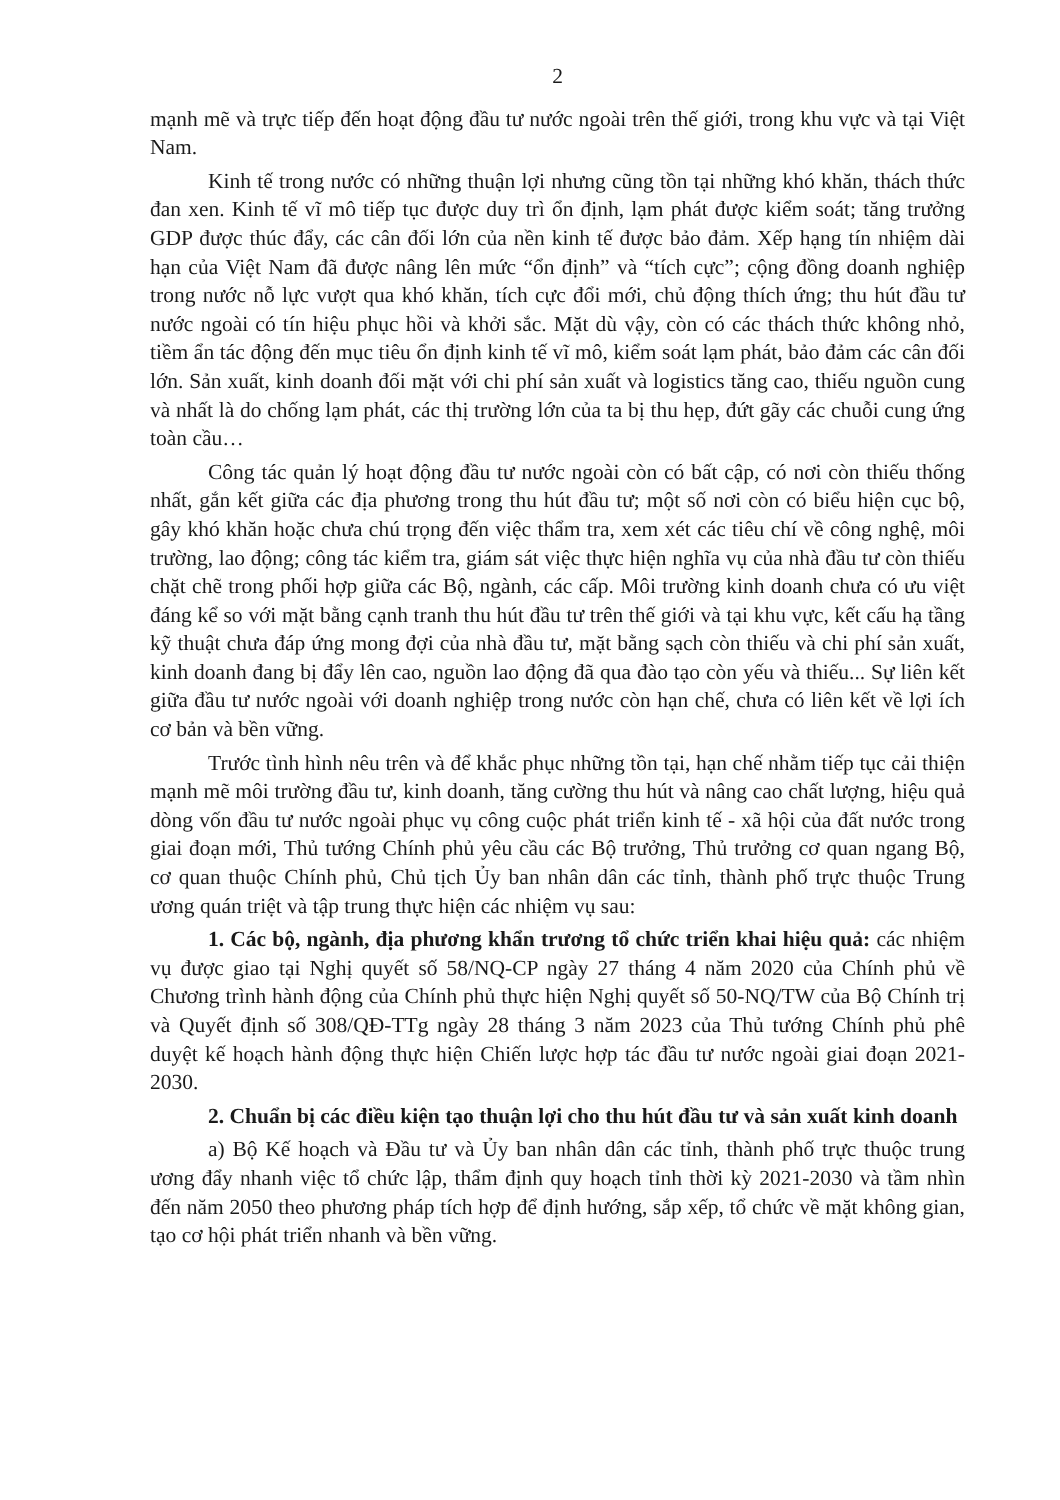2
mạnh mẽ và trực tiếp đến hoạt động đầu tư nước ngoài trên thế giới, trong khu vực và tại Việt Nam.
Kinh tế trong nước có những thuận lợi nhưng cũng tồn tại những khó khăn, thách thức đan xen. Kinh tế vĩ mô tiếp tục được duy trì ổn định, lạm phát được kiểm soát; tăng trưởng GDP được thúc đẩy, các cân đối lớn của nền kinh tế được bảo đảm. Xếp hạng tín nhiệm dài hạn của Việt Nam đã được nâng lên mức “ổn định” và “tích cực”; cộng đồng doanh nghiệp trong nước nỗ lực vượt qua khó khăn, tích cực đổi mới, chủ động thích ứng; thu hút đầu tư nước ngoài có tín hiệu phục hồi và khởi sắc. Mặt dù vậy, còn có các thách thức không nhỏ, tiềm ẩn tác động đến mục tiêu ổn định kinh tế vĩ mô, kiểm soát lạm phát, bảo đảm các cân đối lớn. Sản xuất, kinh doanh đối mặt với chi phí sản xuất và logistics tăng cao, thiếu nguồn cung và nhất là do chống lạm phát, các thị trường lớn của ta bị thu hẹp, đứt gãy các chuỗi cung ứng toàn cầu…
Công tác quản lý hoạt động đầu tư nước ngoài còn có bất cập, có nơi còn thiếu thống nhất, gắn kết giữa các địa phương trong thu hút đầu tư; một số nơi còn có biểu hiện cục bộ, gây khó khăn hoặc chưa chú trọng đến việc thẩm tra, xem xét các tiêu chí về công nghệ, môi trường, lao động; công tác kiểm tra, giám sát việc thực hiện nghĩa vụ của nhà đầu tư còn thiếu chặt chẽ trong phối hợp giữa các Bộ, ngành, các cấp. Môi trường kinh doanh chưa có ưu việt đáng kể so với mặt bằng cạnh tranh thu hút đầu tư trên thế giới và tại khu vực, kết cấu hạ tầng kỹ thuật chưa đáp ứng mong đợi của nhà đầu tư, mặt bằng sạch còn thiếu và chi phí sản xuất, kinh doanh đang bị đẩy lên cao, nguồn lao động đã qua đào tạo còn yếu và thiếu... Sự liên kết giữa đầu tư nước ngoài với doanh nghiệp trong nước còn hạn chế, chưa có liên kết về lợi ích cơ bản và bền vững.
Trước tình hình nêu trên và để khắc phục những tồn tại, hạn chế nhằm tiếp tục cải thiện mạnh mẽ môi trường đầu tư, kinh doanh, tăng cường thu hút và nâng cao chất lượng, hiệu quả dòng vốn đầu tư nước ngoài phục vụ công cuộc phát triển kinh tế - xã hội của đất nước trong giai đoạn mới, Thủ tướng Chính phủ yêu cầu các Bộ trưởng, Thủ trưởng cơ quan ngang Bộ, cơ quan thuộc Chính phủ, Chủ tịch Ủy ban nhân dân các tỉnh, thành phố trực thuộc Trung ương quán triệt và tập trung thực hiện các nhiệm vụ sau:
1. Các bộ, ngành, địa phương khẩn trương tổ chức triển khai hiệu quả: các nhiệm vụ được giao tại Nghị quyết số 58/NQ-CP ngày 27 tháng 4 năm 2020 của Chính phủ về Chương trình hành động của Chính phủ thực hiện Nghị quyết số 50-NQ/TW của Bộ Chính trị và Quyết định số 308/QĐ-TTg ngày 28 tháng 3 năm 2023 của Thủ tướng Chính phủ phê duyệt kế hoạch hành động thực hiện Chiến lược hợp tác đầu tư nước ngoài giai đoạn 2021- 2030.
2. Chuẩn bị các điều kiện tạo thuận lợi cho thu hút đầu tư và sản xuất kinh doanh
a) Bộ Kế hoạch và Đầu tư và Ủy ban nhân dân các tỉnh, thành phố trực thuộc trung ương đẩy nhanh việc tổ chức lập, thẩm định quy hoạch tỉnh thời kỳ 2021-2030 và tầm nhìn đến năm 2050 theo phương pháp tích hợp để định hướng, sắp xếp, tổ chức về mặt không gian, tạo cơ hội phát triển nhanh và bền vững.